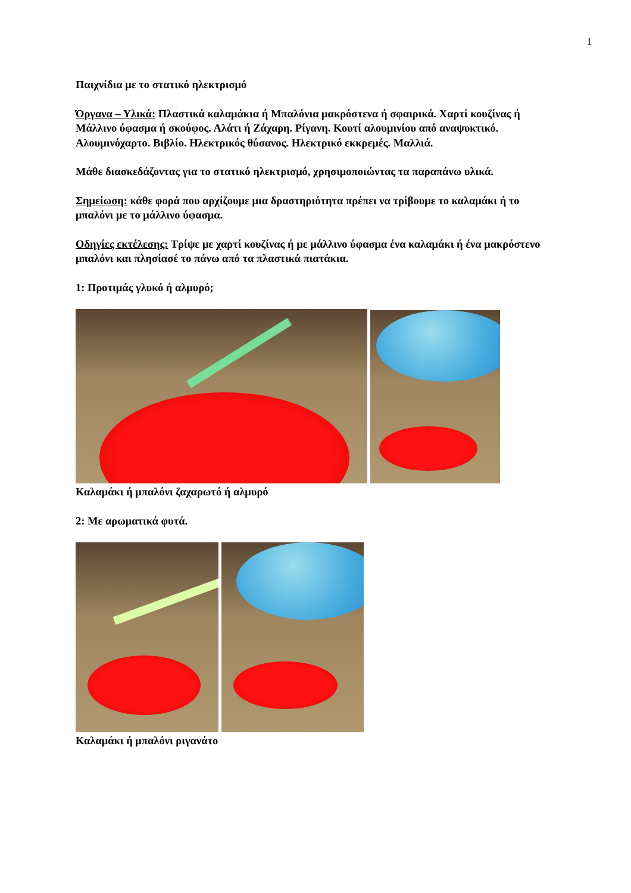1
Παιχνίδια με το στατικό ηλεκτρισμό
Όργανα – Υλικά: Πλαστικά καλαμάκια ή Μπαλόνια μακρόστενα ή σφαιρικά. Χαρτί κουζίνας ή Μάλλινο ύφασμα ή σκούφος. Αλάτι ή Ζάχαρη. Ρίγανη. Κουτί αλουμινίου από αναψυκτικό. Αλουμινόχαρτο. Βιβλίο. Ηλεκτρικός θύσανος. Ηλεκτρικό εκκρεμές. Μαλλιά.
Μάθε διασκεδάζοντας για το στατικό ηλεκτρισμό, χρησιμοποιώντας τα παραπάνω υλικά.
Σημείωση: κάθε φορά που αρχίζουμε μια δραστηριότητα πρέπει να τρίβουμε το καλαμάκι ή το μπαλόνι με το μάλλινο ύφασμα.
Οδηγίες εκτέλεσης: Τρίψε με χαρτί κουζίνας ή με μάλλινο ύφασμα ένα καλαμάκι ή ένα μακρόστενο μπαλόνι και πλησίασέ το πάνω από τα πλαστικά πιατάκια.
1: Προτιμάς γλυκό ή αλμυρό;
Καλαμάκι ή μπαλόνι ζαχαρωτό ή αλμυρό
2: Με αρωματικά φυτά.
Καλαμάκι ή μπαλόνι ριγανάτο